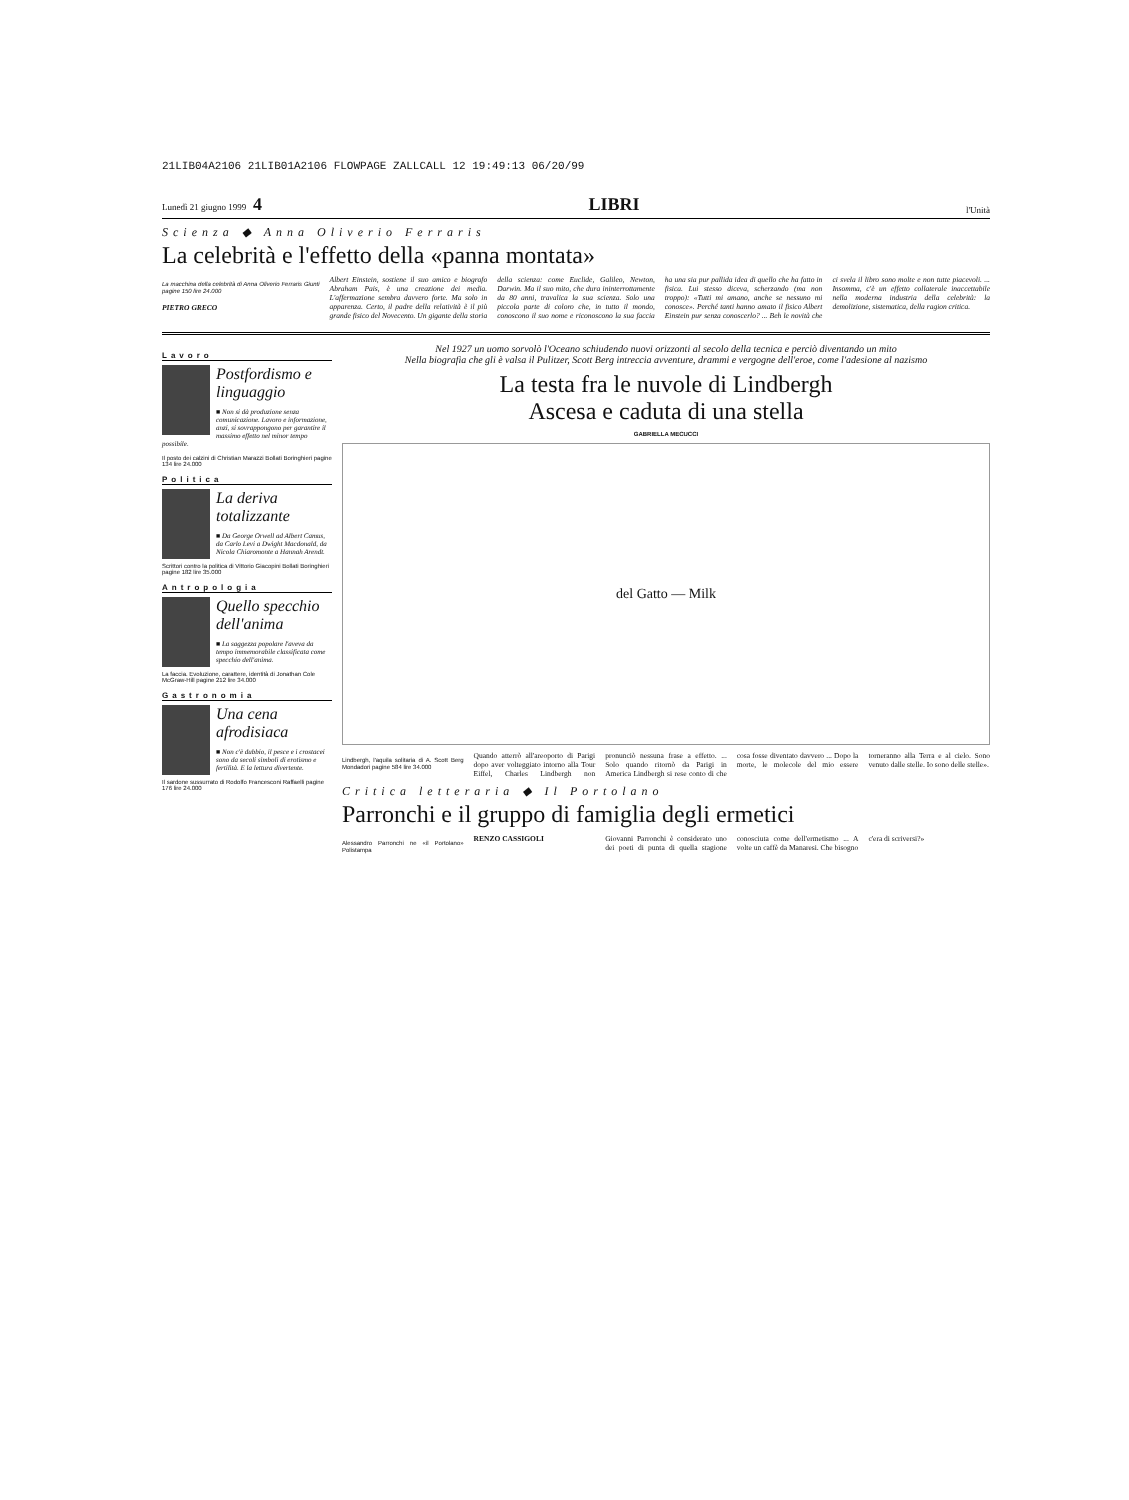21LIB04A2106 21LIB01A2106 FLOWPAGE ZALLCALL 12 19:49:13 06/20/99
Lunedì 21 giugno 1999 4 LIBRI l'Unità
Scienza ◆ Anna Oliverio Ferraris
La celebrità e l'effetto della «panna montata»
La macchina della celebrità di Anna Oliverio Ferraris Giunti pagine 150 lire 24.000
PIETRO GRECO
Albert Einstein, sostiene il suo amico e biografo Abraham Pais, è una creazione dei media. L'affermazione sembra davvero forte. Ma solo in apparenza. Certo, il padre della relatività è il più grande fisico del Novecento. Un gigante della storia della scienza: come Euclide, Galileo, Newton, Darwin. Ma il suo mito, che dura ininterrottamente da 80 anni, travalica la sua scienza. Solo una piccola parte di coloro che, in tutto il mondo, conoscono il suo nome e riconoscono la sua faccia ha una sia pur pallida idea di quello che ha fatto in fisica. Lui stesso diceva, scherzando (ma non troppo): «Tutti mi amano, anche se nessuno mi conosce». Perché tanti hanno amato il fisico Albert Einstein pur senza conoscerlo? ... Beh le novità che ci svela il libro sono molte e non tutte piacevoli. ... Insomma, c'è un effetto collaterale inaccettabile nella moderna industria della celebrità: la demolizione, sistematica, della ragion critica.
Lavoro
Postfordismo e linguaggio
■ Non si dà produzione senza comunicazione. Lavoro e informazione, anzi, si sovrappongono per garantire il massimo effetto nel minor tempo possibile.
Il posto dei calzini di Christian Marazzi Bollati Boringhieri pagine 134 lire 24.000
Politica
La deriva totalizzante
■ Da George Orwell ad Albert Camus, da Carlo Levi a Dwight Macdonald, da Nicola Chiaromonte a Hannah Arendt.
Scrittori contro la politica di Vittorio Giacopini Bollati Boringhieri pagine 182 lire 35.000
Antropologia
Quello specchio dell'anima
■ La saggezza popolare l'aveva da tempo immemorabile classificata come specchio dell'anima.
La faccia. Evoluzione, carattere, identità di Jonathan Cole McGraw-Hill pagine 212 lire 34.000
Gastronomia
Una cena afrodisiaca
■ Non c'è dubbio, il pesce e i crostacei sono da secoli simboli di erotismo e fertilità. E la lettura divertente.
Il sardone sussurrato di Rodolfo Francesconi Raffaelli pagine 176 lire 24.000
Nel 1927 un uomo sorvolò l'Oceano schiudendo nuovi orizzonti al secolo della tecnica e perciò diventando un mito
Nella biografia che gli è valsa il Pulitzer, Scott Berg intreccia avventure, drammi e vergogne dell'eroe, come l'adesione al nazismo
La testa fra le nuvole di Lindbergh
Ascesa e caduta di una stella
GABRIELLA MECUCCI
del Gatto — Milk
Lindbergh, l'aquila solitaria di A. Scott Berg Mondadori pagine 584 lire 34.000
Quando atterrò all'areoporto di Parigi dopo aver volteggiato intorno alla Tour Eiffel, Charles Lindbergh non pronunciò nessuna frase a effetto. ... Solo quando ritornò da Parigi in America Lindbergh si rese conto di che cosa fosse diventato davvero ... Dopo la morte, le molecole del mio essere torneranno alla Terra e al cielo. Sono venuto dalle stelle. Io sono delle stelle».
Critica letteraria ◆ Il Portolano
Parronchi e il gruppo di famiglia degli ermetici
Alessandro Parronchi ne «il Portolano» Polistampa
RENZO CASSIGOLI
Giovanni Parronchi è considerato uno dei poeti di punta di quella stagione conosciuta come dell'ermetismo ... A volte un caffè da Manaresi. Che bisogno c'era di scriversi?»